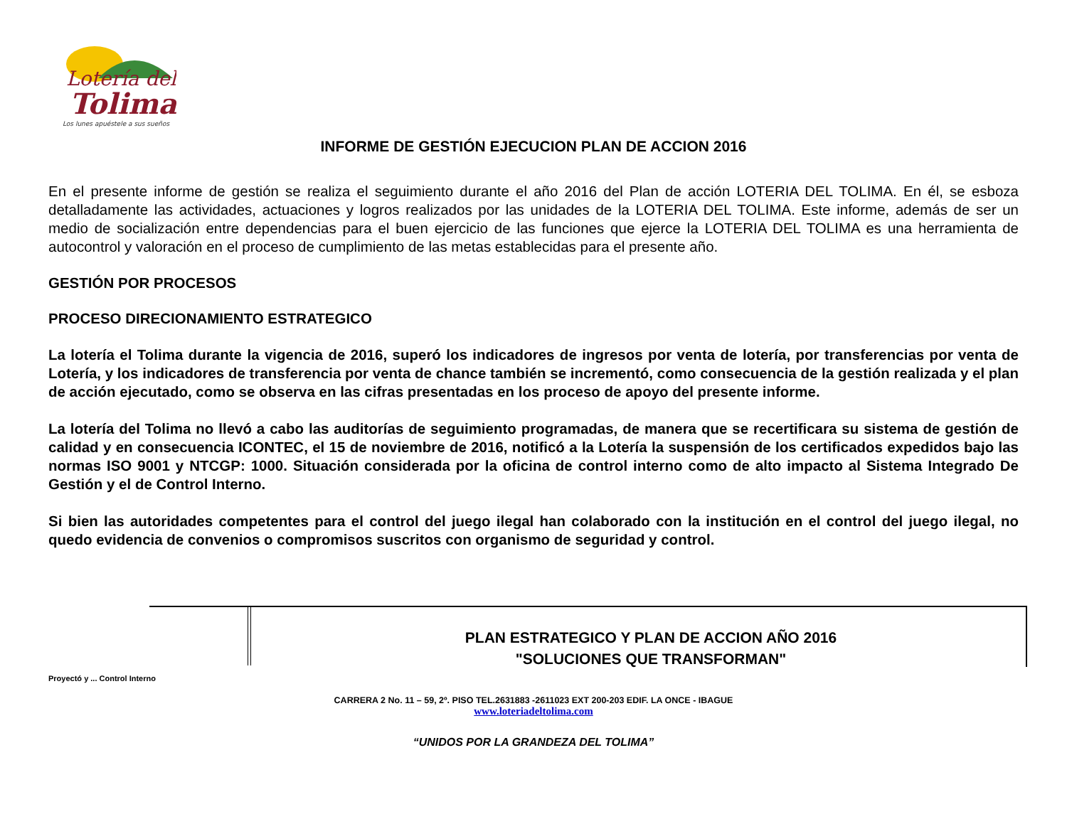Lotería del
Tolima
Los lunes apuéstele a sus sueños
INFORME DE GESTIÓN EJECUCION PLAN DE ACCION 2016
En el presente informe de gestión se realiza el seguimiento durante el año 2016 del Plan de acción LOTERIA DEL TOLIMA. En él, se esboza detalladamente las actividades, actuaciones y logros realizados por las unidades de la LOTERIA DEL TOLIMA. Este informe, además de ser un medio de socialización entre dependencias para el buen ejercicio de las funciones que ejerce la LOTERIA DEL TOLIMA es una herramienta de autocontrol y valoración en el proceso de cumplimiento de las metas establecidas para el presente año.
GESTIÓN POR PROCESOS
PROCESO DIRECIONAMIENTO ESTRATEGICO
La lotería el Tolima durante la vigencia de 2016, superó los indicadores de ingresos por venta de lotería, por transferencias por venta de Lotería, y los indicadores de transferencia por venta de chance también se incrementó, como consecuencia de la gestión realizada y el plan de acción ejecutado, como se observa en las cifras presentadas en los proceso de apoyo del presente informe.
La lotería del Tolima no llevó a cabo las auditorías de seguimiento programadas, de manera que se recertificara su sistema de gestión de calidad y en consecuencia ICONTEC, el 15 de noviembre de 2016, notificó a la Lotería la suspensión de los certificados expedidos bajo las normas ISO 9001 y NTCGP: 1000. Situación considerada por la oficina de control interno como de alto impacto al Sistema Integrado De Gestión y el de Control Interno.
Si bien las autoridades competentes para el control del juego ilegal han colaborado con la institución en el control del juego ilegal, no quedo evidencia de convenios o compromisos suscritos con organismo de seguridad y control.
PLAN ESTRATEGICO Y PLAN DE ACCION AÑO 2016
"SOLUCIONES QUE TRANSFORMAN"
Proyectó y ... Control Interno
CARRERA 2 No. 11 – 59, 2º. PISO TEL.2631883 -2611023 EXT 200-203 EDIF. LA ONCE - IBAGUE
www.loteriadeltolima.com
“UNIDOS POR LA GRANDEZA DEL TOLIMA”